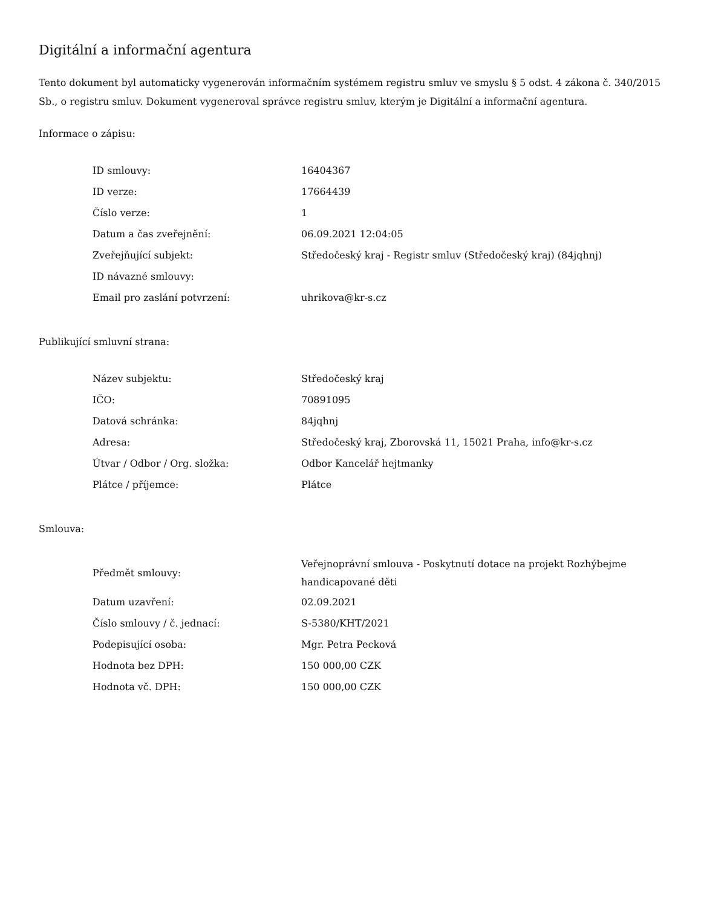Digitální a informační agentura
Tento dokument byl automaticky vygenerován informačním systémem registru smluv ve smyslu § 5 odst. 4 zákona č. 340/2015 Sb., o registru smluv. Dokument vygeneroval správce registru smluv, kterým je Digitální a informační agentura.
Informace o zápisu:
| ID smlouvy: | 16404367 |
| ID verze: | 17664439 |
| Číslo verze: | 1 |
| Datum a čas zveřejnění: | 06.09.2021 12:04:05 |
| Zveřejňující subjekt: | Středočeský kraj - Registr smluv (Středočeský kraj) (84jqhnj) |
| ID návazné smlouvy: | |
| Email pro zaslání potvrzení: | uhrikova@kr-s.cz |
Publikující smluvní strana:
| Název subjektu: | Středočeský kraj |
| IČO: | 70891095 |
| Datová schránka: | 84jqhnj |
| Adresa: | Středočeský kraj, Zborovská 11, 15021 Praha, info@kr-s.cz |
| Útvar / Odbor / Org. složka: | Odbor Kancelář hejtmanky |
| Plátce / příjemce: | Plátce |
Smlouva:
| Předmět smlouvy: | Veřejnoprávní smlouva - Poskytnutí dotace na projekt Rozhýbejme handicapované děti |
| Datum uzavření: | 02.09.2021 |
| Číslo smlouvy / č. jednací: | S-5380/KHT/2021 |
| Podepisující osoba: | Mgr. Petra Pecková |
| Hodnota bez DPH: | 150 000,00 CZK |
| Hodnota vč. DPH: | 150 000,00 CZK |